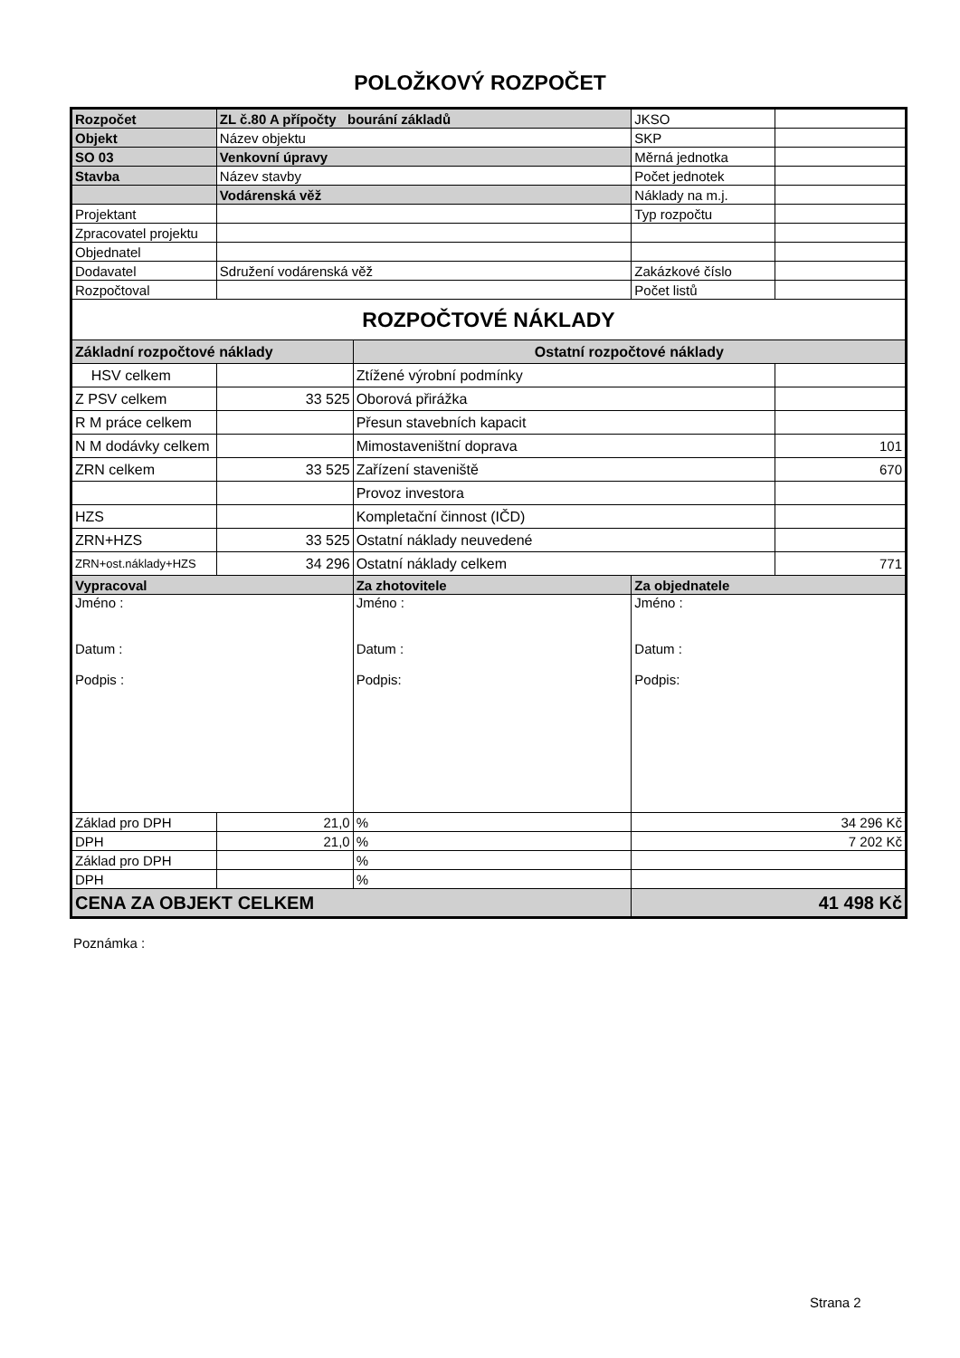POLOŽKOVÝ ROZPOČET
| Rozpočet | ZL č.80 A přípočty bourání základů | | JKSO | |
| Objekt | Název objektu | | SKP | |
| SO 03 | Venkovní úpravy | | Měrná jednotka | |
| Stavba | Název stavby | | Počet jednotek | |
| | Vodárenská věž | | Náklady na m.j. | |
| Projektant | | | Typ rozpočtu | |
| Zpracovatel projektu | | | | |
| Objednatel | | | | |
| Dodavatel | Sdružení vodárenská věž | | Zakázkové číslo | |
| Rozpočtoval | | | Počet listů | |
| ROZPOČTOVÉ NÁKLADY | | | | |
| Základní rozpočtové náklady | | Ostatní rozpočtové náklady | | |
| HSV celkem | | Ztížené výrobní podmínky | | |
| Z PSV celkem | 33 525 | Oborová přirážka | | |
| R M práce celkem | | Přesun stavebních kapacit | | |
| N M dodávky celkem | | Mimostaveništní doprava | | 101 |
| ZRN celkem | 33 525 | Zařízení staveniště | | 670 |
| | | Provoz investora | | |
| HZS | | Kompletační činnost (IČD) | | |
| ZRN+HZS | 33 525 | Ostatní náklady neuvedené | | |
| ZRN+ost.náklady+HZS | 34 296 | Ostatní náklady celkem | | 771 |
| Vypracoval | | Za zhotovitele | Za objednatele | |
| Jméno : Datum : Podpis : | | Jméno : Datum : Podpis: | Jméno : Datum : Podpis: | |
| Základ pro DPH | 21,0 | % | 34 296 Kč | |
| DPH | 21,0 | % | 7 202 Kč | |
| Základ pro DPH | | % | | |
| DPH | | % | | |
| CENA ZA OBJEKT CELKEM | | | 41 498 Kč | |
Poznámka :
Strana 2